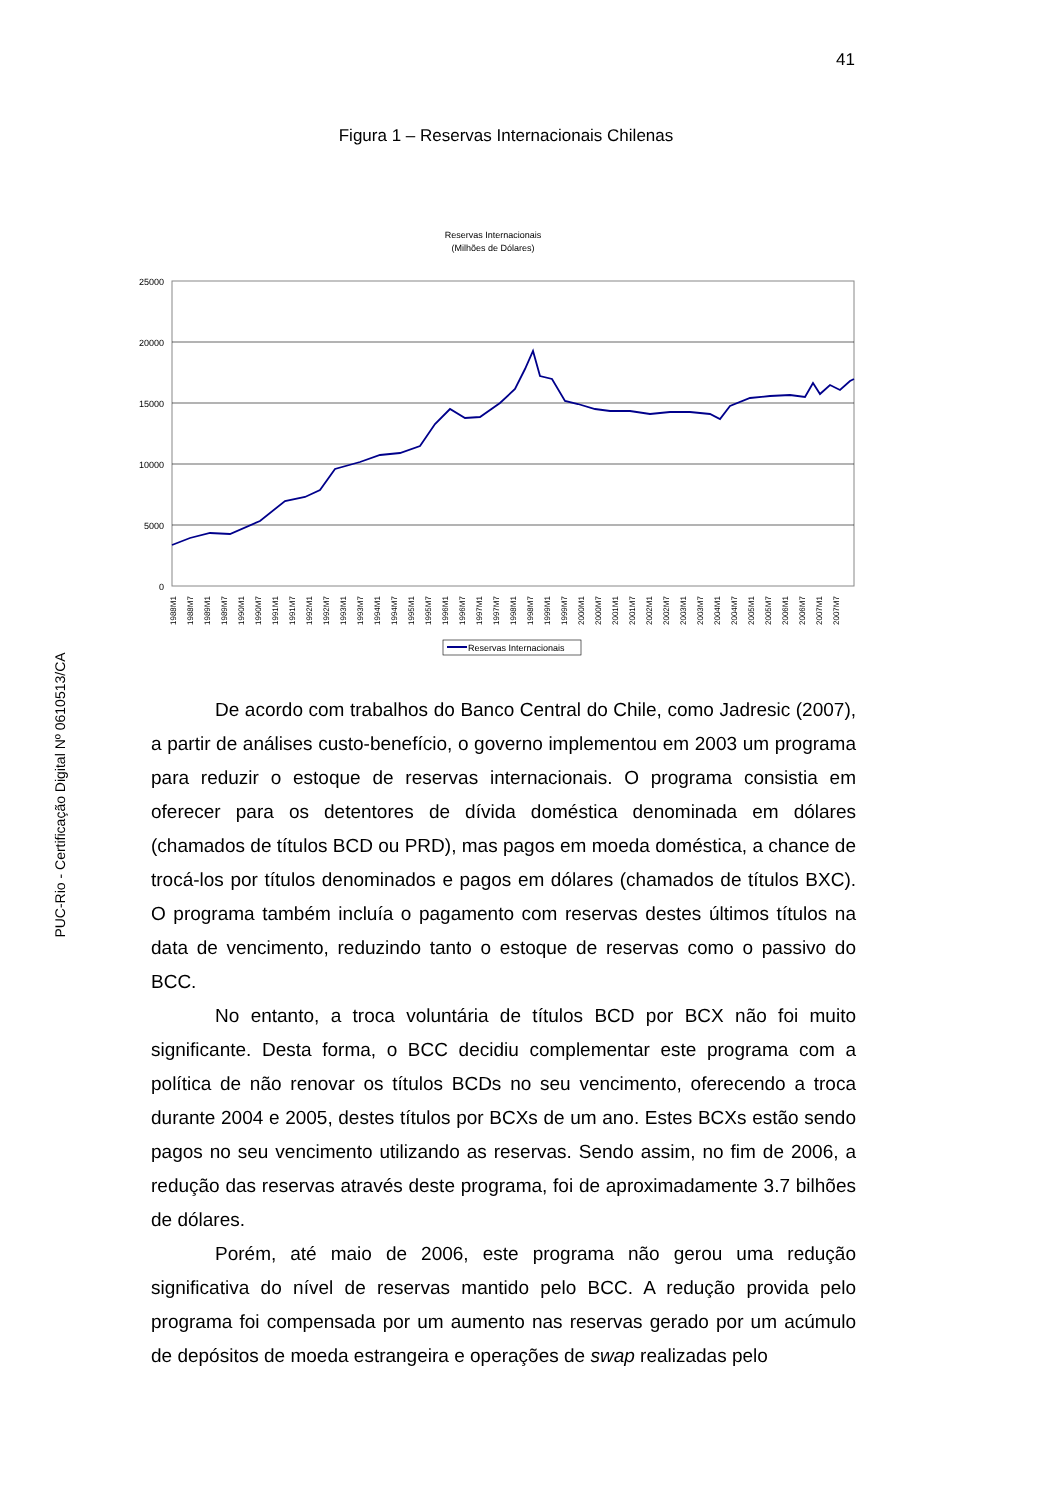41
PUC-Rio - Certificação Digital Nº 0610513/CA
Figura 1 – Reservas Internacionais Chilenas
Reservas Internacionais
(Milhões de Dólares)
25000
20000
15000
10000
5000
0
1988M1
1988M7
1989M1
1989M7
1990M1
1990M7
1991M1
1991M7
1992M1
1992M7
1993M1
1993M7
1994M1
1994M7
1995M1
1995M7
1996M1
1996M7
1997M1
1997M7
1998M1
1998M7
1999M1
1999M7
2000M1
2000M7
2001M1
2001M7
2002M1
2002M7
2003M1
2003M7
2004M1
2004M7
2005M1
2005M7
2006M1
2006M7
2007M1
2007M7
Reservas Internacionais
De acordo com trabalhos do Banco Central do Chile, como Jadresic (2007), a partir de análises custo-benefício, o governo implementou em 2003 um programa para reduzir o estoque de reservas internacionais. O programa consistia em oferecer para os detentores de dívida doméstica denominada em dólares (chamados de títulos BCD ou PRD), mas pagos em moeda doméstica, a chance de trocá-los por títulos denominados e pagos em dólares (chamados de títulos BXC). O programa também incluía o pagamento com reservas destes últimos títulos na data de vencimento, reduzindo tanto o estoque de reservas como o passivo do BCC.
No entanto, a troca voluntária de títulos BCD por BCX não foi muito significante. Desta forma, o BCC decidiu complementar este programa com a política de não renovar os títulos BCDs no seu vencimento, oferecendo a troca durante 2004 e 2005, destes títulos por BCXs de um ano. Estes BCXs estão sendo pagos no seu vencimento utilizando as reservas. Sendo assim, no fim de 2006, a redução das reservas através deste programa, foi de aproximadamente 3.7 bilhões de dólares.
Porém, até maio de 2006, este programa não gerou uma redução significativa do nível de reservas mantido pelo BCC. A redução provida pelo programa foi compensada por um aumento nas reservas gerado por um acúmulo de depósitos de moeda estrangeira e operações de swap realizadas pelo